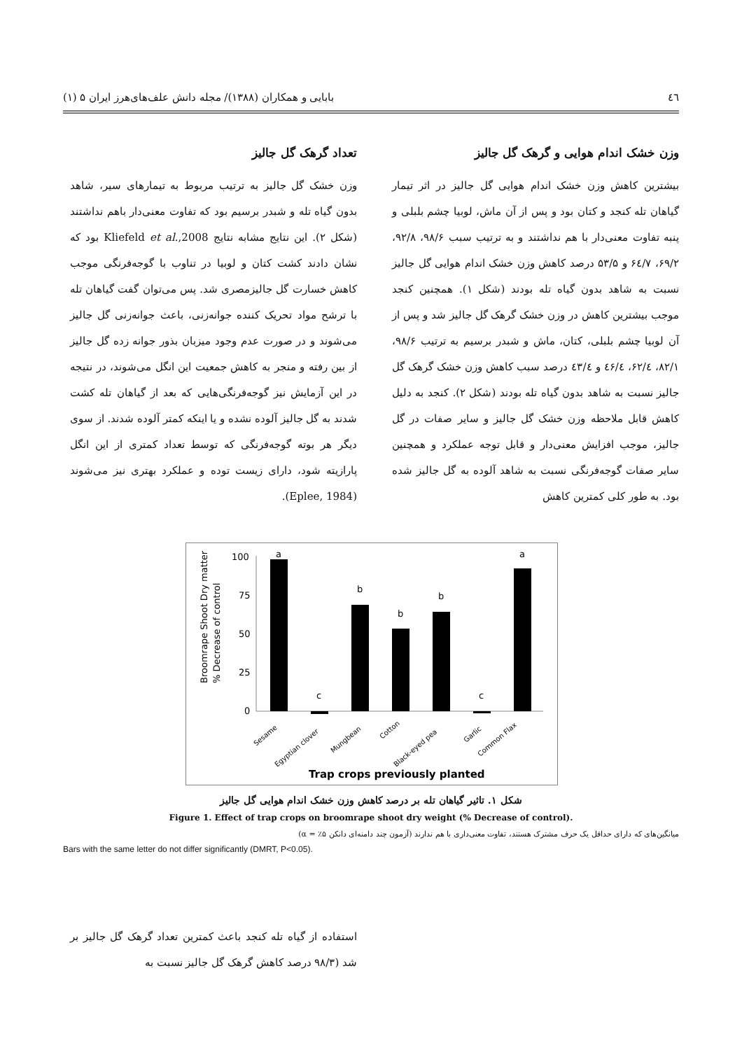٤٦ بابایی و همکاران (۱۳۸۸)/ مجله دانش علف‌های‌هرز ایران ۵ (۱)
وزن خشک اندام هوایی و گرهک گل جالیز
بیشترین کاهش وزن خشک اندام هوایی گل جالیز در اثر تیمار گیاهان تله کنجد و کتان بود و پس از آن ماش، لوبیا چشم بلبلی و پنبه تفاوت معنی‌دار با هم نداشتند و به ترتیب سبب ۹۸/۶، ۹۲/۸، ۶۹/۲، ۶٤/۷ و ۵۳/۵ درصد کاهش وزن خشک اندام هوایی گل جالیز نسبت به شاهد بدون گیاه تله بودند (شکل ۱). همچنین کنجد موجب بیشترین کاهش در وزن خشک گرهک گل جالیز شد و پس از آن لوبیا چشم بلبلی، کتان، ماش و شبدر برسیم به ترتیب ۹۸/۶، ۸۲/۱، ۶۲/٤، ٤۶/٤ و ٤۳/٤ درصد سبب کاهش وزن خشک گرهک گل جالیز نسبت به شاهد بدون گیاه تله بودند (شکل ۲). کنجد به دلیل کاهش قابل ملاحظه وزن خشک گل جالیز و سایر صفات در گل جالیز، موجب افزایش معنی‌دار و قابل توجه عملکرد و همچنین سایر صفات گوجه‌فرنگی نسبت به شاهد آلوده به گل جالیز شده بود. به طور کلی کمترین کاهش
تعداد گرهک گل جالیز
وزن خشک گل جالیز به ترتیب مربوط به تیمارهای سیر، شاهد بدون گیاه تله و شبدر برسیم بود که تفاوت معنی‌دار باهم نداشتند (شکل ۲). این نتایج مشابه نتایج Kliefeld et al.,2008 بود که نشان دادند کشت کتان و لوبیا در تناوب با گوجه‌فرنگی موجب کاهش خسارت گل جالیزمصری شد. پس می‌توان گفت گیاهان تله با ترشح مواد تحریک کننده جوانه‌زنی، باعث جوانه‌زنی گل جالیز می‌شوند و در صورت عدم وجود میزبان بذور جوانه زده گل جالیز از بین رفته و منجر به کاهش جمعیت این انگل می‌شوند، در نتیجه در این آزمایش نیز گوجه‌فرنگی‌هایی که بعد از گیاهان تله کشت شدند به گل جالیز آلوده نشده و یا اینکه کمتر آلوده شدند. از سوی دیگر هر بوته گوجه‌فرنگی که توسط تعداد کمتری از این انگل پارازیته شود، دارای زیست توده و عملکرد بهتری نیز می‌شوند (Eplee, 1984).
Broomrape Shoot Dry matter
% Decrease of control
100
75
50
25
0
a
c
b
b
b
c
a
Sesame
Egyptian clover
Mungbean
Cotton
Black-eyed pea
Garlic
Common Flax
Trap crops previously planted
شکل ۱. تاثیر گیاهان تله بر درصد کاهش وزن خشک اندام هوایی گل جالیز
Figure 1. Effect of trap crops on broomrape shoot dry weight (% Decrease of control).
میانگین‌های که دارای حداقل یک حرف مشترک هستند، تفاوت معنی‌داری با هم ندارند (آزمون چند دامنه‌ای دانکن ۵٪ = α)
Bars with the same letter do not differ significantly (DMRT, P<0.05).
استفاده از گیاه تله کنجد باعث کمترین تعداد گرهک گل جالیز بر شد (۹۸/۳ درصد کاهش گرهک گل جالیز نسبت به